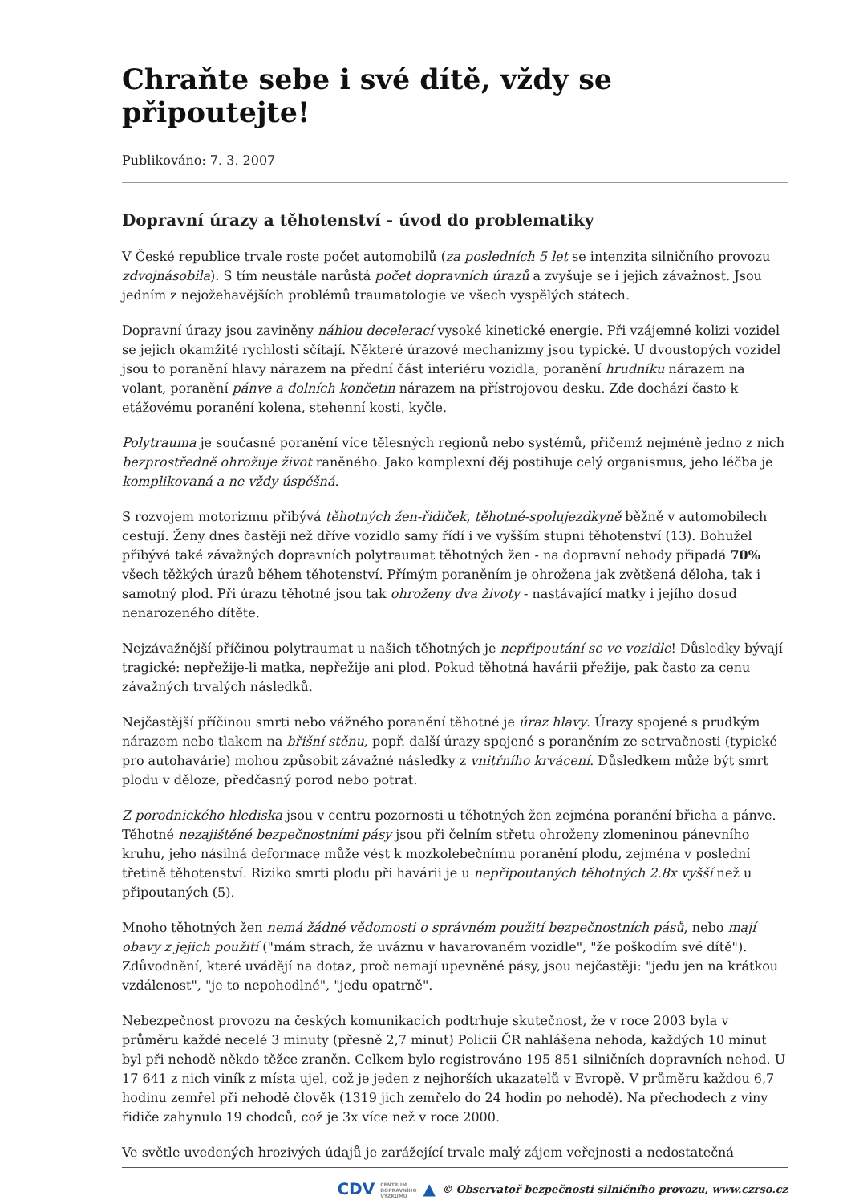Chraňte sebe i své dítě, vždy se připoutejte!
Publikováno: 7. 3. 2007
Dopravní úrazy a těhotenství - úvod do problematiky
V České republice trvale roste počet automobilů (za posledních 5 let se intenzita silničního provozu zdvojnásobila). S tím neustále narůstá počet dopravních úrazů a zvyšuje se i jejich závažnost. Jsou jedním z nejožehavějších problémů traumatologie ve všech vyspělých státech.
Dopravní úrazy jsou zaviněny náhlou decelerací vysoké kinetické energie. Při vzájemné kolizi vozidel se jejich okamžité rychlosti sčítají. Některé úrazové mechanizmy jsou typické. U dvoustopých vozidel jsou to poranění hlavy nárazem na přední část interiéru vozidla, poranění hrudníku nárazem na volant, poranění pánve a dolních končetin nárazem na přístrojovou desku. Zde dochází často k etážovému poranění kolena, stehenní kosti, kyčle.
Polytrauma je současné poranění více tělesných regionů nebo systémů, přičemž nejméně jedno z nich bezprostředně ohrožuje život raněného. Jako komplexní děj postihuje celý organismus, jeho léčba je komplikovaná a ne vždy úspěšná.
S rozvojem motorizmu přibývá těhotných žen-řidiček, těhotné-spolujezdkyně běžně v automobilech cestují. Ženy dnes častěji než dříve vozidlo samy řídí i ve vyšším stupni těhotenství (13). Bohužel přibývá také závažných dopravních polytraumat těhotných žen - na dopravní nehody připadá 70% všech těžkých úrazů během těhotenství. Přímým poraněním je ohrožena jak zvětšená děloha, tak i samotný plod. Při úrazu těhotné jsou tak ohroženy dva životy - nastávající matky i jejího dosud nenarozeného dítěte.
Nejzávažnější příčinou polytraumat u našich těhotných je nepřipoutání se ve vozidle! Důsledky bývají tragické: nepřežije-li matka, nepřežije ani plod. Pokud těhotná havárii přežije, pak často za cenu závažných trvalých následků.
Nejčastější příčinou smrti nebo vážného poranění těhotné je úraz hlavy. Úrazy spojené s prudkým nárazem nebo tlakem na břišní stěnu, popř. další úrazy spojené s poraněním ze setrvačnosti (typické pro autohavárie) mohou způsobit závažné následky z vnitřního krvácení. Důsledkem může být smrt plodu v děloze, předčasný porod nebo potrat.
Z porodnického hlediska jsou v centru pozornosti u těhotných žen zejména poranění břicha a pánve. Těhotné nezajištěné bezpečnostními pásy jsou při čelním střetu ohroženy zlomeninou pánevního kruhu, jeho násilná deformace může vést k mozkolebečnímu poranění plodu, zejména v poslední třetině těhotenství. Riziko smrti plodu při havárii je u nepřipoutaných těhotných 2.8x vyšší než u připoutaných (5).
Mnoho těhotných žen nemá žádné vědomosti o správném použití bezpečnostních pásů, nebo mají obavy z jejich použití ("mám strach, že uváznu v havarovaném vozidle", "že poškodím své dítě"). Zdůvodnění, které uvádějí na dotaz, proč nemají upevněné pásy, jsou nejčastěji: "jedu jen na krátkou vzdálenost", "je to nepohodlné", "jedu opatrně".
Nebezpečnost provozu na českých komunikacích podtrhuje skutečnost, že v roce 2003 byla v průměru každé necelé 3 minuty (přesně 2,7 minut) Policii ČR nahlášena nehoda, každých 10 minut byl při nehodě někdo těžce zraněn. Celkem bylo registrováno 195 851 silničních dopravních nehod. U 17 641 z nich viník z místa ujel, což je jeden z nejhorších ukazatelů v Evropě. V průměru každou 6,7 hodinu zemřel při nehodě člověk (1319 jich zemřelo do 24 hodin po nehodě). Na přechodech z viny řidiče zahynulo 19 chodců, což je 3x více než v roce 2000.
Ve světle uvedených hrozivých údajů je zarážející trvale malý zájem veřejnosti a nedostatečná
CDV CENTRUM
DOPRAVNÍHO
VÝZKUMU ▲ © Observatoř bezpečnosti silničního provozu, www.czrso.cz